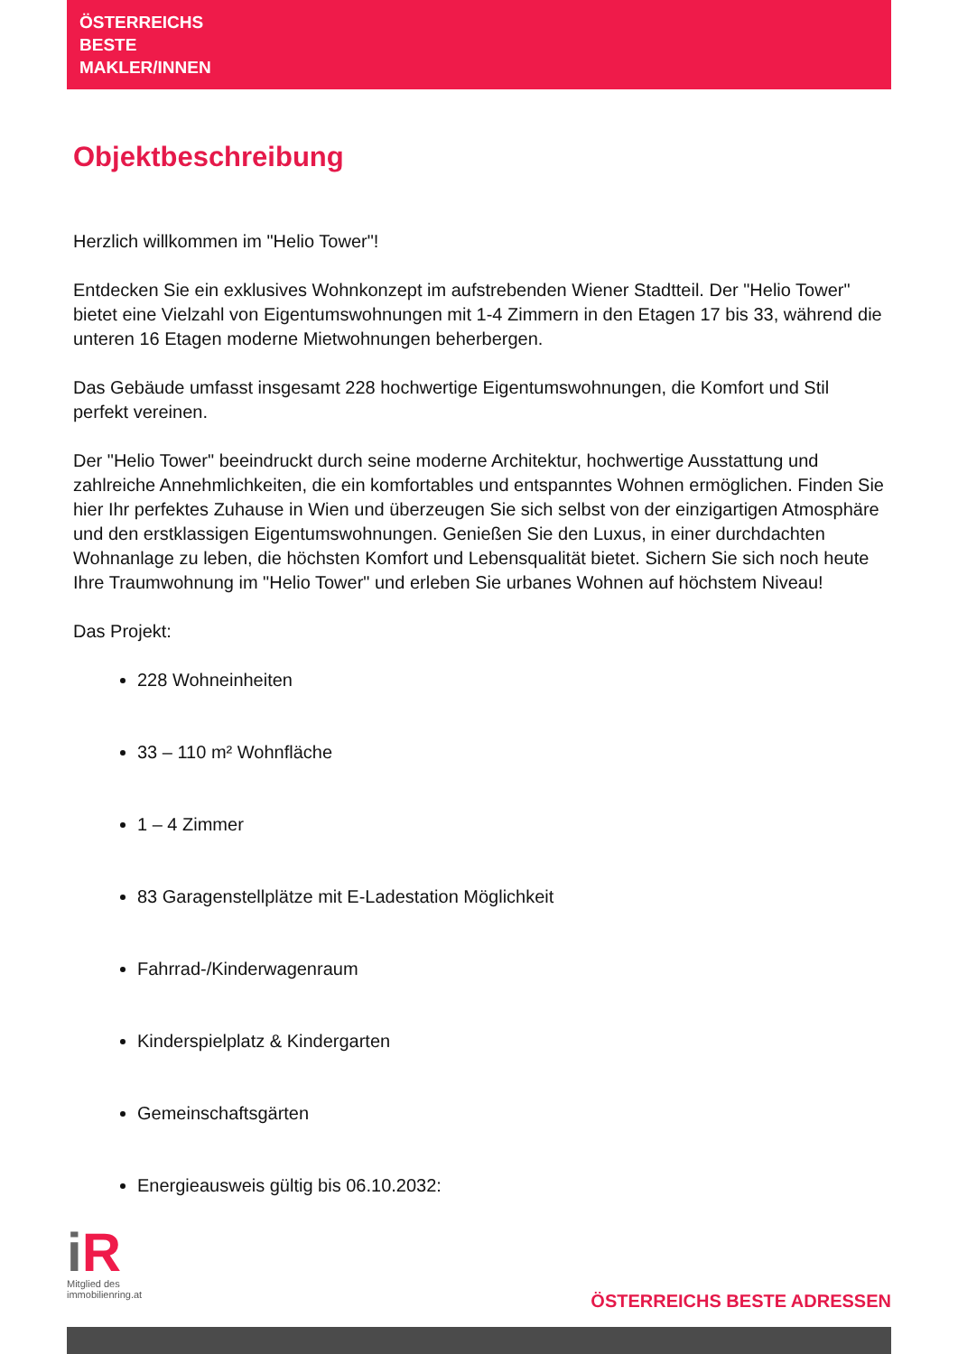ÖSTERREICHS
BESTE
MAKLER/INNEN
Objektbeschreibung
Herzlich willkommen im "Helio Tower"!
Entdecken Sie ein exklusives Wohnkonzept im aufstrebenden Wiener Stadtteil. Der "Helio Tower" bietet eine Vielzahl von Eigentumswohnungen mit 1-4 Zimmern in den Etagen 17 bis 33, während die unteren 16 Etagen moderne Mietwohnungen beherbergen.
Das Gebäude umfasst insgesamt 228 hochwertige Eigentumswohnungen, die Komfort und Stil perfekt vereinen.
Der "Helio Tower" beeindruckt durch seine moderne Architektur, hochwertige Ausstattung und zahlreiche Annehmlichkeiten, die ein komfortables und entspanntes Wohnen ermöglichen. Finden Sie hier Ihr perfektes Zuhause in Wien und überzeugen Sie sich selbst von der einzigartigen Atmosphäre und den erstklassigen Eigentumswohnungen. Genießen Sie den Luxus, in einer durchdachten Wohnanlage zu leben, die höchsten Komfort und Lebensqualität bietet. Sichern Sie sich noch heute Ihre Traumwohnung im "Helio Tower" und erleben Sie urbanes Wohnen auf höchstem Niveau!
Das Projekt:
228 Wohneinheiten
33 – 110 m² Wohnfläche
1 – 4 Zimmer
83 Garagenstellplätze mit E-Ladestation Möglichkeit
Fahrrad-/Kinderwagenraum
Kinderspielplatz & Kindergarten
Gemeinschaftsgärten
Energieausweis gültig bis 06.10.2032:
iR
Mitglied des
immobilienring.at
ÖSTERREICHS BESTE ADRESSEN